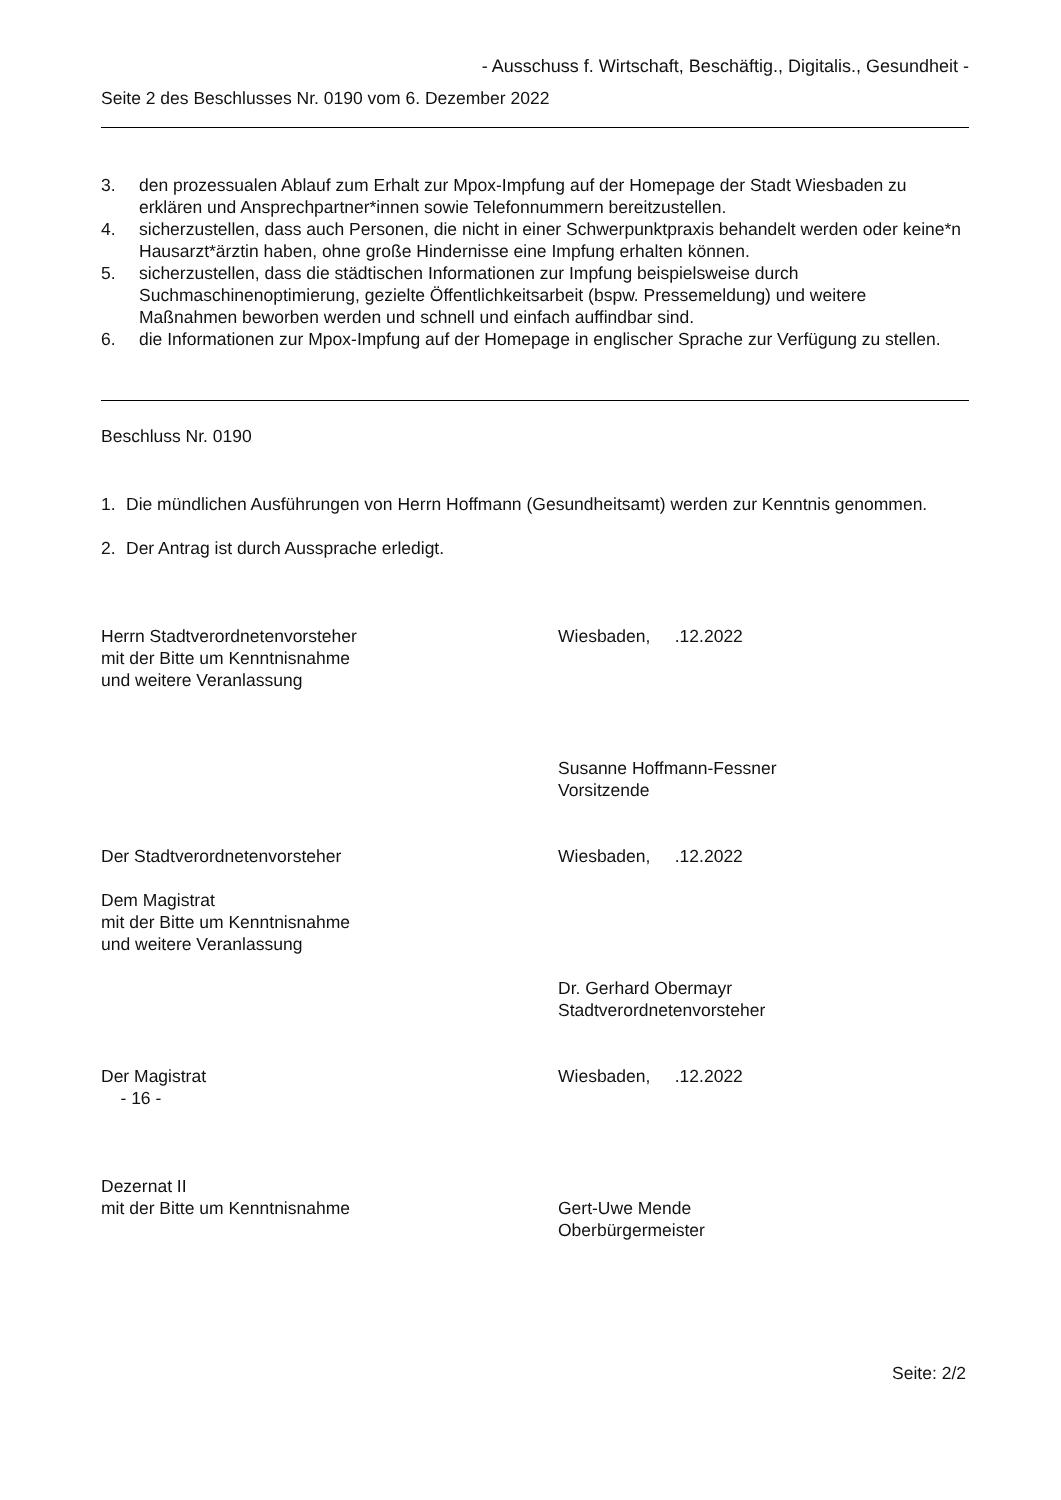- Ausschuss f. Wirtschaft, Beschäftig., Digitalis., Gesundheit -
Seite 2 des Beschlusses Nr. 0190 vom 6. Dezember 2022
3. den prozessualen Ablauf zum Erhalt zur Mpox-Impfung auf der Homepage der Stadt Wiesbaden zu erklären und Ansprechpartner*innen sowie Telefonnummern bereitzustellen.
4. sicherzustellen, dass auch Personen, die nicht in einer Schwerpunktpraxis behandelt werden oder keine*n Hausarzt*ärztin haben, ohne große Hindernisse eine Impfung erhalten können.
5. sicherzustellen, dass die städtischen Informationen zur Impfung beispielsweise durch Suchmaschinenoptimierung, gezielte Öffentlichkeitsarbeit (bspw. Pressemeldung) und weitere Maßnahmen beworben werden und schnell und einfach auffindbar sind.
6. die Informationen zur Mpox-Impfung auf der Homepage in englischer Sprache zur Verfügung zu stellen.
Beschluss Nr. 0190
1. Die mündlichen Ausführungen von Herrn Hoffmann (Gesundheitsamt) werden zur Kenntnis genommen.
2. Der Antrag ist durch Aussprache erledigt.
Herrn Stadtverordnetenvorsteher
mit der Bitte um Kenntnisnahme
und weitere Veranlassung
Wiesbaden, .12.2022
Susanne Hoffmann-Fessner
Vorsitzende
Der Stadtverordnetenvorsteher
Dem Magistrat
mit der Bitte um Kenntnisnahme
und weitere Veranlassung
Wiesbaden, .12.2022
Dr. Gerhard Obermayr
Stadtverordnetenvorsteher
Der Magistrat
- 16 -
Wiesbaden, .12.2022
Dezernat II
mit der Bitte um Kenntnisnahme
Gert-Uwe Mende
Oberbürgermeister
Seite: 2/2